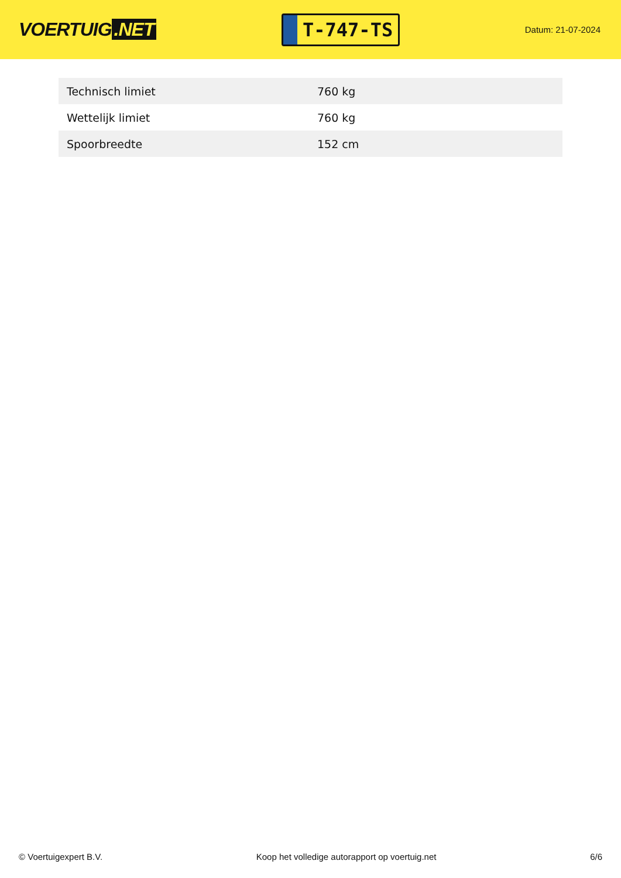VOERTUIG.NET
T-747-TS
Datum: 21-07-2024
| Technisch limiet | 760 kg |
| Wettelijk limiet | 760 kg |
| Spoorbreedte | 152 cm |
© Voertuigexpert B.V. Koop het volledige autorapport op voertuig.net 6/6